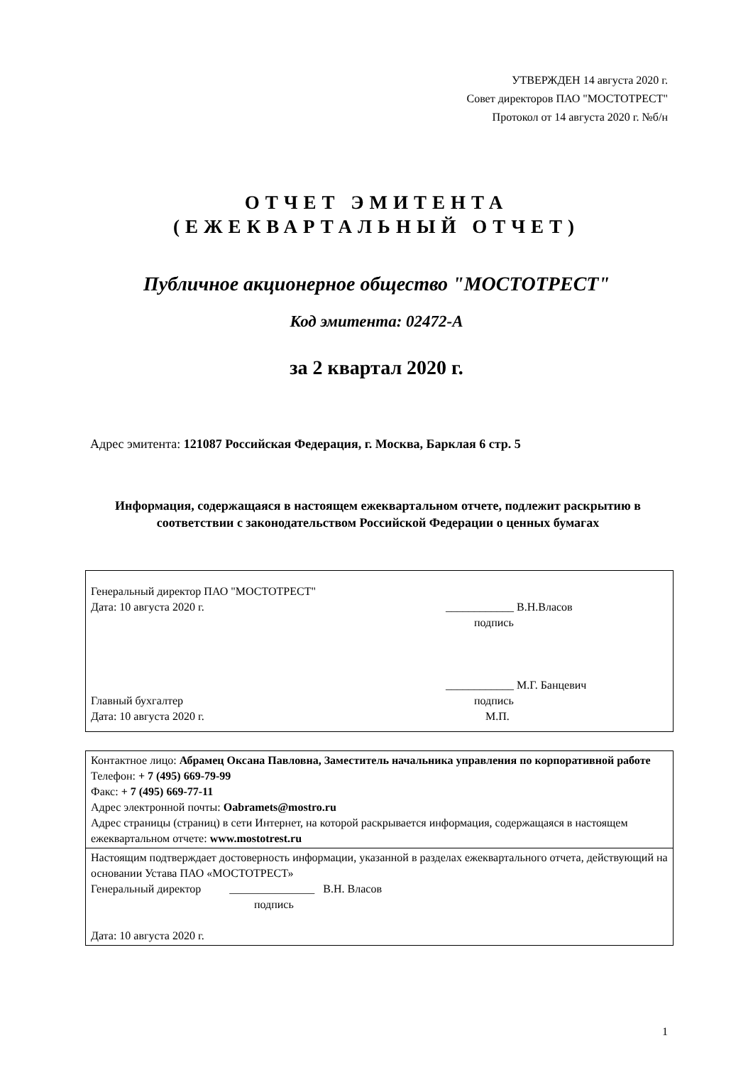УТВЕРЖДЕН 14 августа 2020 г.
Совет директоров ПАО "МОСТОТРЕСТ"
Протокол от 14 августа 2020 г. №б/н
ОТЧЕТ ЭМИТЕНТА
(ЕЖЕКВАРТАЛЬНЫЙ ОТЧЕТ)
Публичное акционерное общество "МОСТОТРЕСТ"
Код эмитента: 02472-A
за 2 квартал 2020 г.
Адрес эмитента: 121087 Российская Федерация, г. Москва, Барклая 6 стр. 5
Информация, содержащаяся в настоящем ежеквартальном отчете, подлежит раскрытию в соответствии с законодательством Российской Федерации о ценных бумагах
Генеральный директор ПАО "МОСТОТРЕСТ"
Дата: 10 августа 2020 г. ____________ В.Н.Власов
подпись
Главный бухгалтер
Дата: 10 августа 2020 г.
____________ М.Г. Банцевич
подпись
М.П.
Контактное лицо: Абрамец Оксана Павловна, Заместитель начальника управления по корпоративной работе
Телефон: + 7 (495) 669-79-99
Факс: + 7 (495) 669-77-11
Адрес электронной почты: Oabramets@mostro.ru
Адрес страницы (страниц) в сети Интернет, на которой раскрывается информация, содержащаяся в настоящем ежеквартальном отчете: www.mostotrest.ru
Настоящим подтверждает достоверность информации, указанной в разделах ежеквартального отчета, действующий на основании Устава ПАО «МОСТОТРЕСТ»
Генеральный директор _______________ В.Н. Власов
подпись
Дата: 10 августа 2020 г.
1